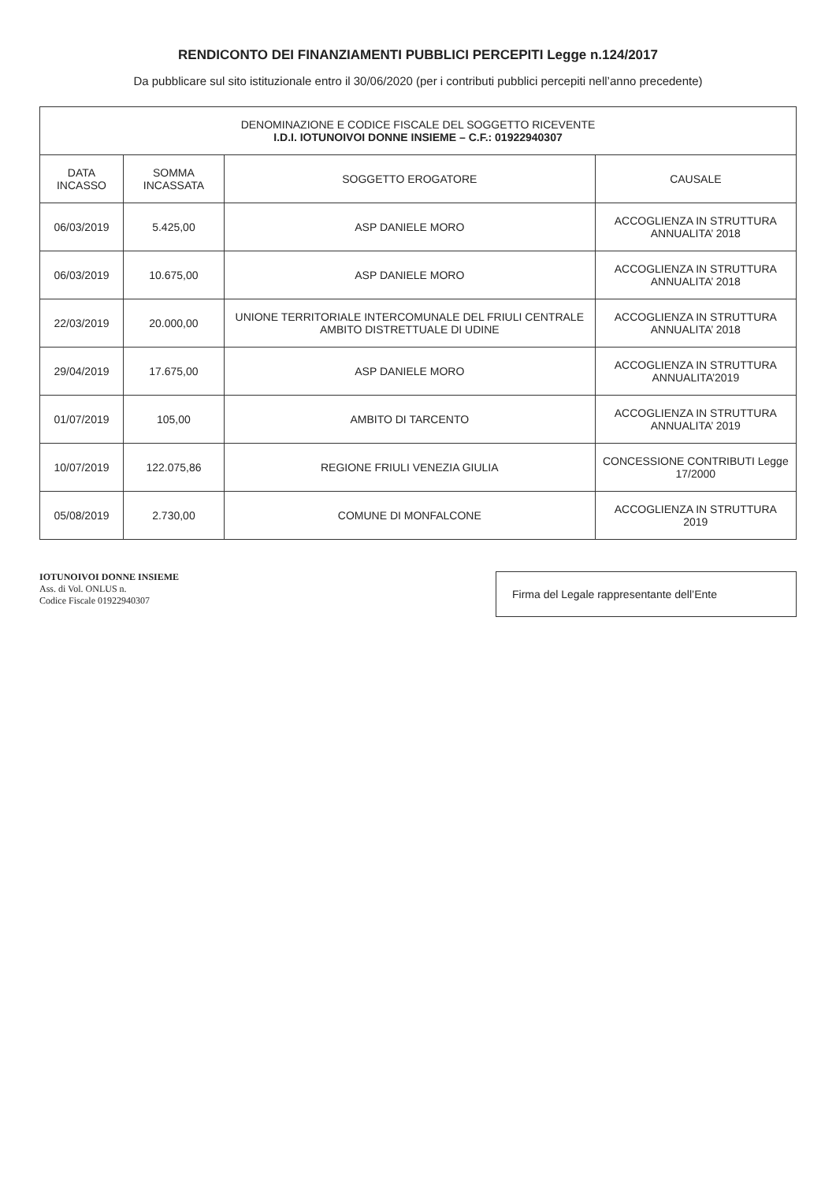RENDICONTO DEI FINANZIAMENTI PUBBLICI PERCEPITI Legge n.124/2017
Da pubblicare sul sito istituzionale entro il 30/06/2020 (per i contributi pubblici percepiti nell’anno precedente)
| DENOMINAZIONE E CODICE FISCALE DEL SOGGETTO RICEVENTE I.D.I. IOTUNOIVOI DONNE INSIEME – C.F.: 01922940307 | | | |
| --- | --- | --- | --- |
| DATA INCASSO | SOMMA INCASSATA | SOGGETTO EROGATORE | CAUSALE |
| 06/03/2019 | 5.425,00 | ASP DANIELE MORO | ACCOGLIENZA IN STRUTTURA ANNUALITA’ 2018 |
| 06/03/2019 | 10.675,00 | ASP DANIELE MORO | ACCOGLIENZA IN STRUTTURA ANNUALITA’ 2018 |
| 22/03/2019 | 20.000,00 | UNIONE TERRITORIALE INTERCOMUNALE DEL FRIULI CENTRALE AMBITO DISTRETTUALE DI UDINE | ACCOGLIENZA IN STRUTTURA ANNUALITA’ 2018 |
| 29/04/2019 | 17.675,00 | ASP DANIELE MORO | ACCOGLIENZA IN STRUTTURA ANNUALITA’2019 |
| 01/07/2019 | 105,00 | AMBITO DI TARCENTO | ACCOGLIENZA IN STRUTTURA ANNUALITA’ 2019 |
| 10/07/2019 | 122.075,86 | REGIONE FRIULI VENEZIA GIULIA | CONCESSIONE CONTRIBUTI Legge 17/2000 |
| 05/08/2019 | 2.730,00 | COMUNE DI MONFALCONE | ACCOGLIENZA IN STRUTTURA 2019 |
IOTUNOIVOI DONNE INSIEME
Ass. di Vol. ONLUS n.
Codice Fiscale 01922940307
Firma del Legale rappresentante dell’Ente